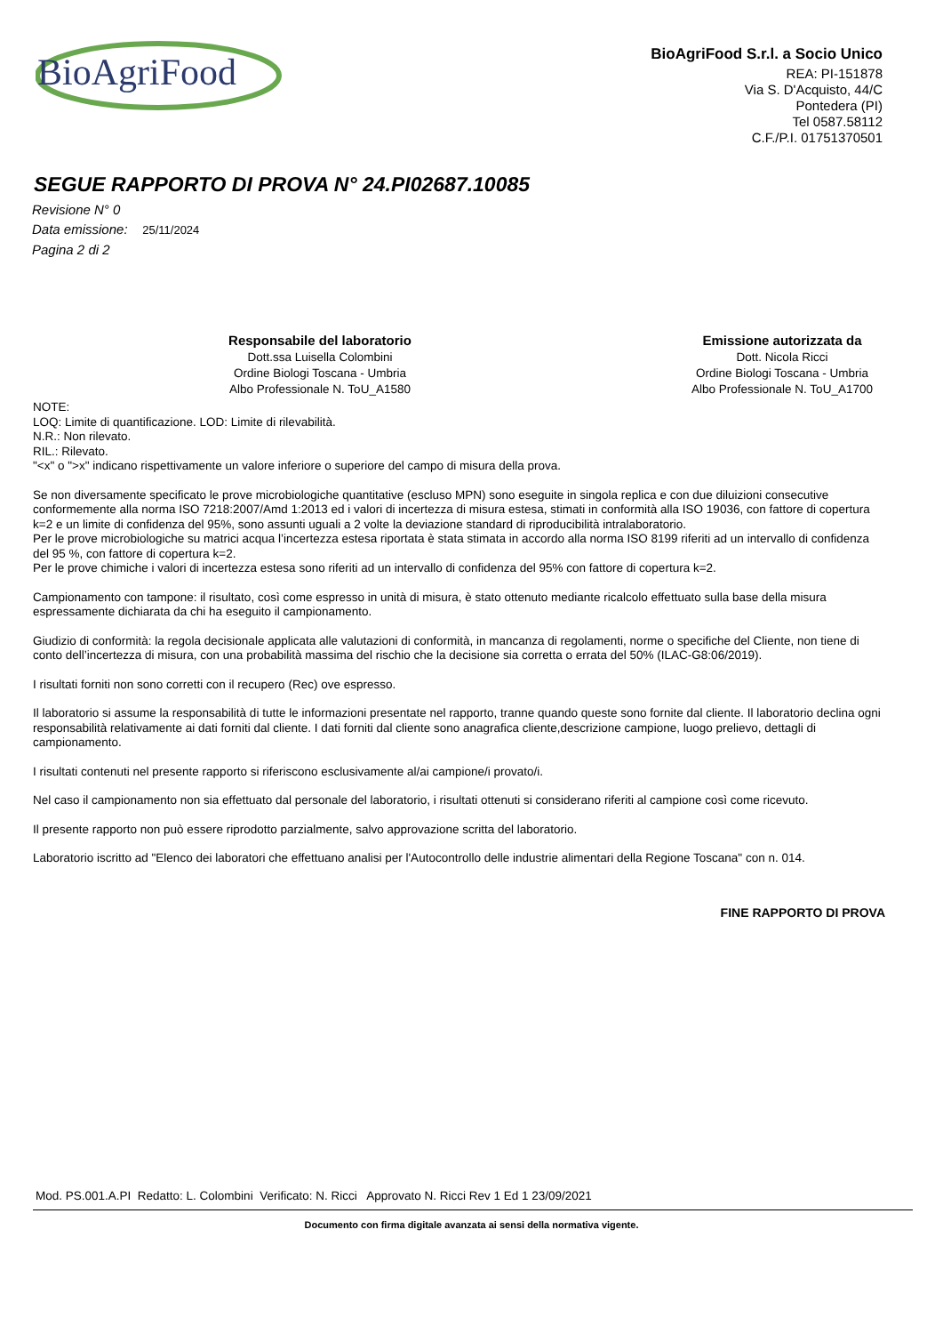BioAgriFood
BioAgriFood S.r.l. a Socio Unico
REA: PI-151878
Via S. D'Acquisto, 44/C
Pontedera (PI)
Tel 0587.58112
C.F./P.I. 01751370501
SEGUE RAPPORTO DI PROVA N° 24.PI02687.10085
Revisione N° 0
Data emissione: 25/11/2024
Pagina 2 di 2
Responsabile del laboratorio
Dott.ssa Luisella Colombini
Ordine Biologi Toscana - Umbria
Albo Professionale N. ToU_A1580
Emissione autorizzata da
Dott. Nicola Ricci
Ordine Biologi Toscana - Umbria
Albo Professionale N. ToU_A1700
NOTE:
LOQ: Limite di quantificazione. LOD: Limite di rilevabilità.
N.R.: Non rilevato.
RIL.: Rilevato.
"<x" o ">x" indicano rispettivamente un valore inferiore o superiore del campo di misura della prova.
Se non diversamente specificato le prove microbiologiche quantitative (escluso MPN) sono eseguite in singola replica e con due diluizioni consecutive conformemente alla norma ISO 7218:2007/Amd 1:2013 ed i valori di incertezza di misura estesa, stimati in conformità alla ISO 19036, con fattore di copertura k=2 e un limite di confidenza del 95%, sono assunti uguali a 2 volte la deviazione standard di riproducibilità intralaboratorio.
Per le prove microbiologiche su matrici acqua l’incertezza estesa riportata è stata stimata in accordo alla norma ISO 8199 riferiti ad un intervallo di confidenza del 95 %, con fattore di copertura k=2.
Per le prove chimiche i valori di incertezza estesa sono riferiti ad un intervallo di confidenza del 95% con fattore di copertura k=2.
Campionamento con tampone: il risultato, così come espresso in unità di misura, è stato ottenuto mediante ricalcolo effettuato sulla base della misura espressamente dichiarata da chi ha eseguito il campionamento.
Giudizio di conformità: la regola decisionale applicata alle valutazioni di conformità, in mancanza di regolamenti, norme o specifiche del Cliente, non tiene di conto dell’incertezza di misura, con una probabilità massima del rischio che la decisione sia corretta o errata del 50% (ILAC-G8:06/2019).
I risultati forniti non sono corretti con il recupero (Rec) ove espresso.
Il laboratorio si assume la responsabilità di tutte le informazioni presentate nel rapporto, tranne quando queste sono fornite dal cliente. Il laboratorio declina ogni responsabilità relativamente ai dati forniti dal cliente. I dati forniti dal cliente sono anagrafica cliente,descrizione campione, luogo prelievo, dettagli di campionamento.
I risultati contenuti nel presente rapporto si riferiscono esclusivamente al/ai campione/i provato/i.
Nel caso il campionamento non sia effettuato dal personale del laboratorio, i risultati ottenuti si considerano riferiti al campione così come ricevuto.
Il presente rapporto non può essere riprodotto parzialmente, salvo approvazione scritta del laboratorio.
Laboratorio iscritto ad "Elenco dei laboratori che effettuano analisi per l'Autocontrollo delle industrie alimentari della Regione Toscana" con n. 014.
FINE RAPPORTO DI PROVA
Mod. PS.001.A.PI Redatto: L. Colombini Verificato: N. Ricci Approvato N. Ricci Rev 1 Ed 1 23/09/2021
Documento con firma digitale avanzata ai sensi della normativa vigente.